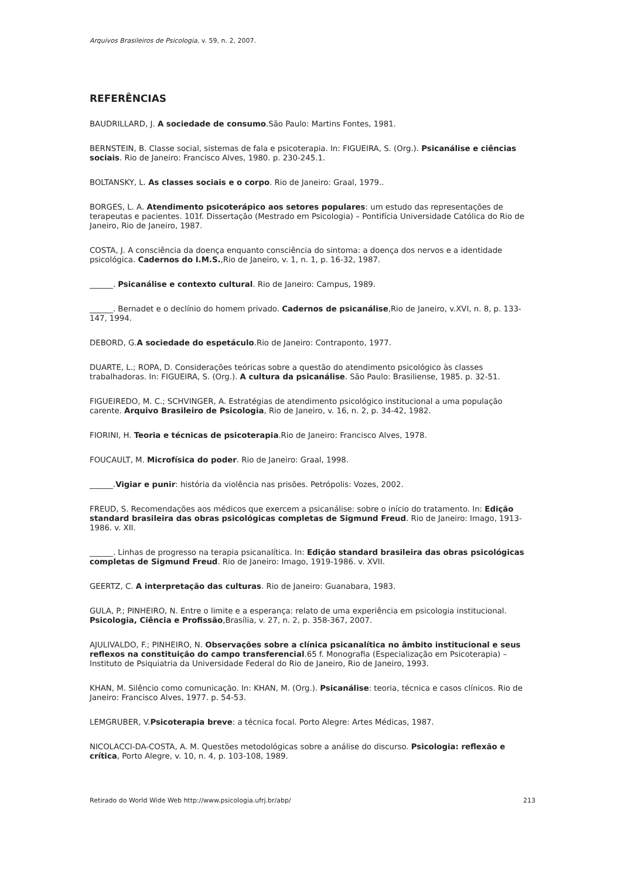Arquivos Brasileiros de Psicologia, v. 59, n. 2, 2007.
REFERÊNCIAS
BAUDRILLARD, J. A sociedade de consumo.São Paulo: Martins Fontes, 1981.
BERNSTEIN, B. Classe social, sistemas de fala e psicoterapia. In: FIGUEIRA, S. (Org.). Psicanálise e ciências sociais. Rio de Janeiro: Francisco Alves, 1980. p. 230-245.1.
BOLTANSKY, L. As classes sociais e o corpo. Rio de Janeiro: Graal, 1979..
BORGES, L. A. Atendimento psicoterápico aos setores populares: um estudo das representações de terapeutas e pacientes. 101f. Dissertação (Mestrado em Psicologia) – Pontifícia Universidade Católica do Rio de Janeiro, Rio de Janeiro, 1987.
COSTA, J. A consciência da doença enquanto consciência do sintoma: a doença dos nervos e a identidade psicológica. Cadernos do I.M.S.,Rio de Janeiro, v. 1, n. 1, p. 16-32, 1987.
______. Psicanálise e contexto cultural. Rio de Janeiro: Campus, 1989.
______. Bernadet e o declínio do homem privado. Cadernos de psicanálise,Rio de Janeiro, v.XVI, n. 8, p. 133-147, 1994.
DEBORD, G.A sociedade do espetáculo.Rio de Janeiro: Contraponto, 1977.
DUARTE, L.; ROPA, D. Considerações teóricas sobre a questão do atendimento psicológico às classes trabalhadoras. In: FIGUEIRA, S. (Org.). A cultura da psicanálise. São Paulo: Brasiliense, 1985. p. 32-51.
FIGUEIREDO, M. C.; SCHVINGER, A. Estratégias de atendimento psicológico institucional a uma população carente. Arquivo Brasileiro de Psicologia, Rio de Janeiro, v. 16, n. 2, p. 34-42, 1982.
FIORINI, H. Teoria e técnicas de psicoterapia.Rio de Janeiro: Francisco Alves, 1978.
FOUCAULT, M. Microfísica do poder. Rio de Janeiro: Graal, 1998.
______.Vigiar e punir: história da violência nas prisões. Petrópolis: Vozes, 2002.
FREUD, S. Recomendações aos médicos que exercem a psicanálise: sobre o início do tratamento. In: Edição standard brasileira das obras psicológicas completas de Sigmund Freud. Rio de Janeiro: Imago, 1913-1986. v. XII.
______. Linhas de progresso na terapia psicanalítica. In: Edição standard brasileira das obras psicológicas completas de Sigmund Freud. Rio de Janeiro: Imago, 1919-1986. v. XVII.
GEERTZ, C. A interpretação das culturas. Rio de Janeiro: Guanabara, 1983.
GULA, P.; PINHEIRO, N. Entre o limite e a esperança: relato de uma experiência em psicologia institucional. Psicologia, Ciência e Profissão,Brasília, v. 27, n. 2, p. 358-367, 2007.
AJULIVALDO, F.; PINHEIRO, N. Observações sobre a clínica psicanalítica no âmbito institucional e seus reflexos na constituição do campo transferencial.65 f. Monografia (Especialização em Psicoterapia) – Instituto de Psiquiatria da Universidade Federal do Rio de Janeiro, Rio de Janeiro, 1993.
KHAN, M. Silêncio como comunicação. In: KHAN, M. (Org.). Psicanálise: teoria, técnica e casos clínicos. Rio de Janeiro: Francisco Alves, 1977. p. 54-53.
LEMGRUBER, V.Psicoterapia breve: a técnica focal. Porto Alegre: Artes Médicas, 1987.
NICOLACCI-DA-COSTA, A. M. Questões metodológicas sobre a análise do discurso. Psicologia: reflexão e crítica, Porto Alegre, v. 10, n. 4, p. 103-108, 1989.
Retirado do World Wide Web http://www.psicologia.ufrj.br/abp/ 213